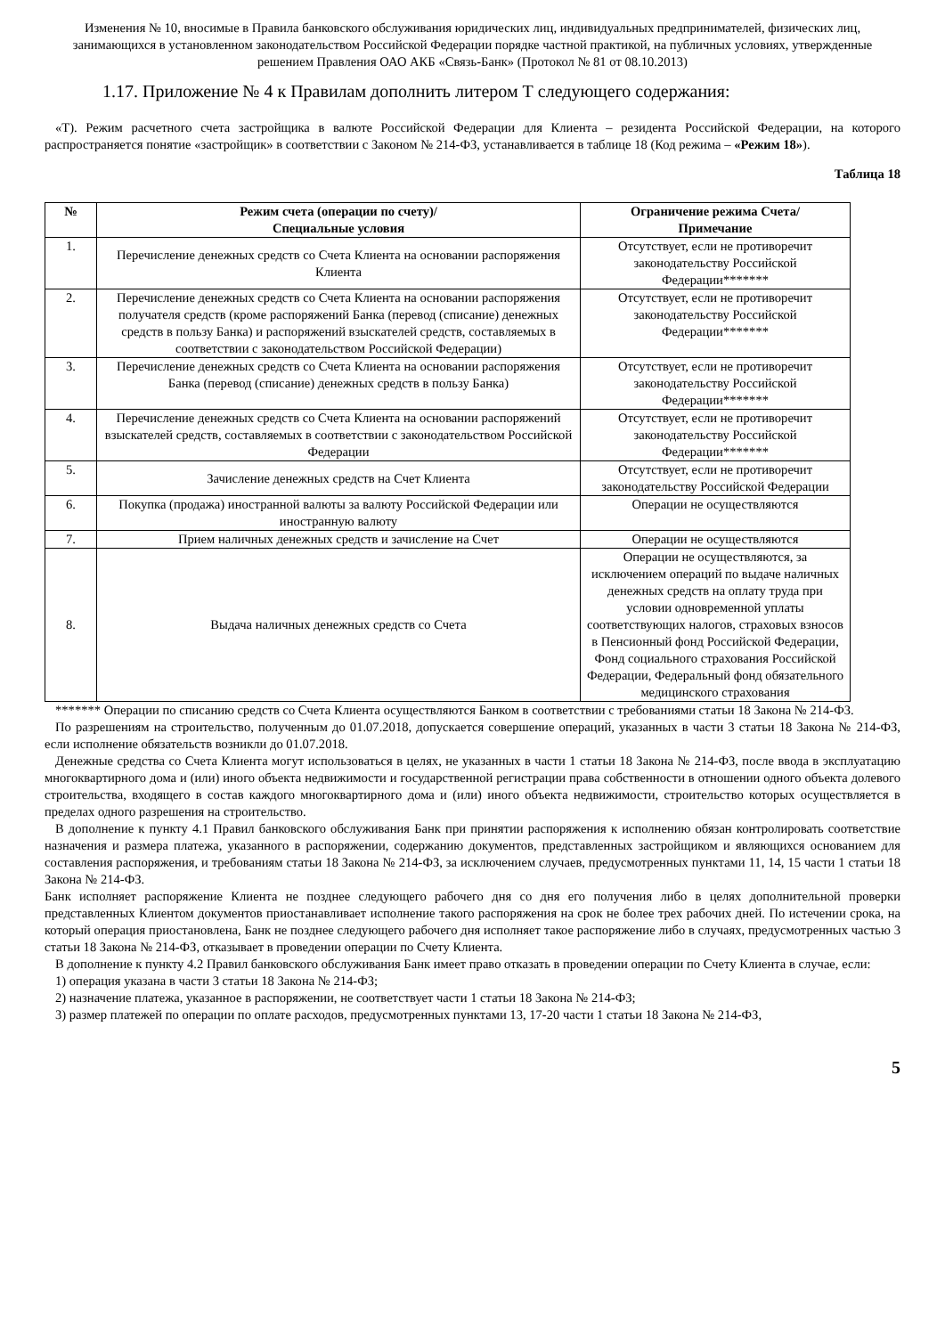Изменения № 10, вносимые в Правила банковского обслуживания юридических лиц, индивидуальных предпринимателей, физических лиц, занимающихся в установленном законодательством Российской Федерации порядке частной практикой, на публичных условиях, утвержденные решением Правления ОАО АКБ «Связь-Банк» (Протокол № 81 от 08.10.2013)
1.17. Приложение № 4 к Правилам дополнить литером Т следующего содержания:
«Т). Режим расчетного счета застройщика в валюте Российской Федерации для Клиента – резидента Российской Федерации, на которого распространяется понятие «застройщик» в соответствии с Законом № 214-ФЗ, устанавливается в таблице 18 (Код режима – «Режим 18»).
Таблица 18
| № | Режим счета (операции по счету)/ Специальные условия | Ограничение режима Счета/ Примечание |
| --- | --- | --- |
| 1. | Перечисление денежных средств со Счета Клиента на основании распоряжения Клиента | Отсутствует, если не противоречит законодательству Российской Федерации******* |
| 2. | Перечисление денежных средств со Счета Клиента на основании распоряжения получателя средств (кроме распоряжений Банка (перевод (списание) денежных средств в пользу Банка) и распоряжений взыскателей средств, составляемых в соответствии с законодательством Российской Федерации) | Отсутствует, если не противоречит законодательству Российской Федерации******* |
| 3. | Перечисление денежных средств со Счета Клиента на основании распоряжения Банка (перевод (списание) денежных средств в пользу Банка) | Отсутствует, если не противоречит законодательству Российской Федерации******* |
| 4. | Перечисление денежных средств со Счета Клиента на основании распоряжений взыскателей средств, составляемых в соответствии с законодательством Российской Федерации | Отсутствует, если не противоречит законодательству Российской Федерации******* |
| 5. | Зачисление денежных средств на Счет Клиента | Отсутствует, если не противоречит законодательству Российской Федерации |
| 6. | Покупка (продажа) иностранной валюты за валюту Российской Федерации или иностранную валюту | Операции не осуществляются |
| 7. | Прием наличных денежных средств и зачисление на Счет | Операции не осуществляются |
| 8. | Выдача наличных денежных средств со Счета | Операции не осуществляются, за исключением операций по выдаче наличных денежных средств на оплату труда при условии одновременной уплаты соответствующих налогов, страховых взносов в Пенсионный фонд Российской Федерации, Фонд социального страхования Российской Федерации, Федеральный фонд обязательного медицинского страхования |
******* Операции по списанию средств со Счета Клиента осуществляются Банком в соответствии с требованиями статьи 18 Закона № 214-ФЗ.
По разрешениям на строительство, полученным до 01.07.2018, допускается совершение операций, указанных в части 3 статьи 18 Закона № 214-ФЗ, если исполнение обязательств возникли до 01.07.2018.
Денежные средства со Счета Клиента могут использоваться в целях, не указанных в части 1 статьи 18 Закона № 214-ФЗ, после ввода в эксплуатацию многоквартирного дома и (или) иного объекта недвижимости и государственной регистрации права собственности в отношении одного объекта долевого строительства, входящего в состав каждого многоквартирного дома и (или) иного объекта недвижимости, строительство которых осуществляется в пределах одного разрешения на строительство.
В дополнение к пункту 4.1 Правил банковского обслуживания Банк при принятии распоряжения к исполнению обязан контролировать соответствие назначения и размера платежа, указанного в распоряжении, содержанию документов, представленных застройщиком и являющихся основанием для составления распоряжения, и требованиям статьи 18 Закона № 214-ФЗ, за исключением случаев, предусмотренных пунктами 11, 14, 15 части 1 статьи 18 Закона № 214-ФЗ.
Банк исполняет распоряжение Клиента не позднее следующего рабочего дня со дня его получения либо в целях дополнительной проверки представленных Клиентом документов приостанавливает исполнение такого распоряжения на срок не более трех рабочих дней. По истечении срока, на который операция приостановлена, Банк не позднее следующего рабочего дня исполняет такое распоряжение либо в случаях, предусмотренных частью 3 статьи 18 Закона № 214-ФЗ, отказывает в проведении операции по Счету Клиента.
В дополнение к пункту 4.2 Правил банковского обслуживания Банк имеет право отказать в проведении операции по Счету Клиента в случае, если:
1) операция указана в части 3 статьи 18 Закона № 214-ФЗ;
2) назначение платежа, указанное в распоряжении, не соответствует части 1 статьи 18 Закона № 214-ФЗ;
3) размер платежей по операции по оплате расходов, предусмотренных пунктами 13, 17-20 части 1 статьи 18 Закона № 214-ФЗ,
5